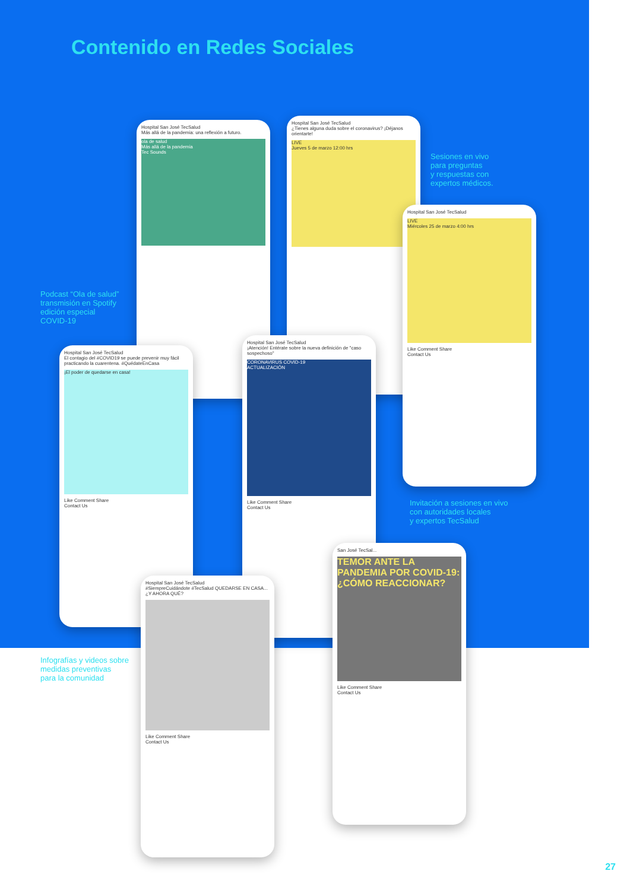Contenido en Redes Sociales
Podcast “Ola de salud”
transmisión en Spotify
edición especial
COVID-19
Sesiones en vivo
para preguntas
y respuestas con
expertos médicos.
Invitación a sesiones en vivo
con autoridades locales
y expertos TecSalud
Infografías y videos sobre
medidas preventivas
para la comunidad
Hospital San José TecSalud
Más allá de la pandemia: una reflexión a futuro.
ola de salud
Más allá de la pandemia
Tec Sounds
Hospital San José TecSalud
¿Tienes alguna duda sobre el coronavirus? ¡Déjanos orientarte!
LIVE
Jueves 5 de marzo 12:00 hrs
Hospital San José TecSalud
LIVE
Miércoles 25 de marzo 4:00 hrs
Like Comment Share
Contact Us
Hospital San José TecSalud
El contagio del #COVID19 se puede prevenir muy fácil practicando la cuarentena. #QuédateEnCasa
¡El poder de quedarse en casa!
Like Comment Share
Contact Us
Hospital San José TecSalud
¡Atención! Entérate sobre la nueva definición de "caso sospechoso"
CORONAVIRUS COVID-19
ACTUALIZACIÓN
Like Comment Share
Contact Us
Hospital San José TecSalud
#SiempreCuidándote #TecSalud QUEDARSE EN CASA... ¿Y AHORA QUÉ?
Like Comment Share
Contact Us
San José TecSal...
TEMOR ANTE LA PANDEMIA POR COVID-19: ¿CÓMO REACCIONAR?
Like Comment Share
Contact Us
27